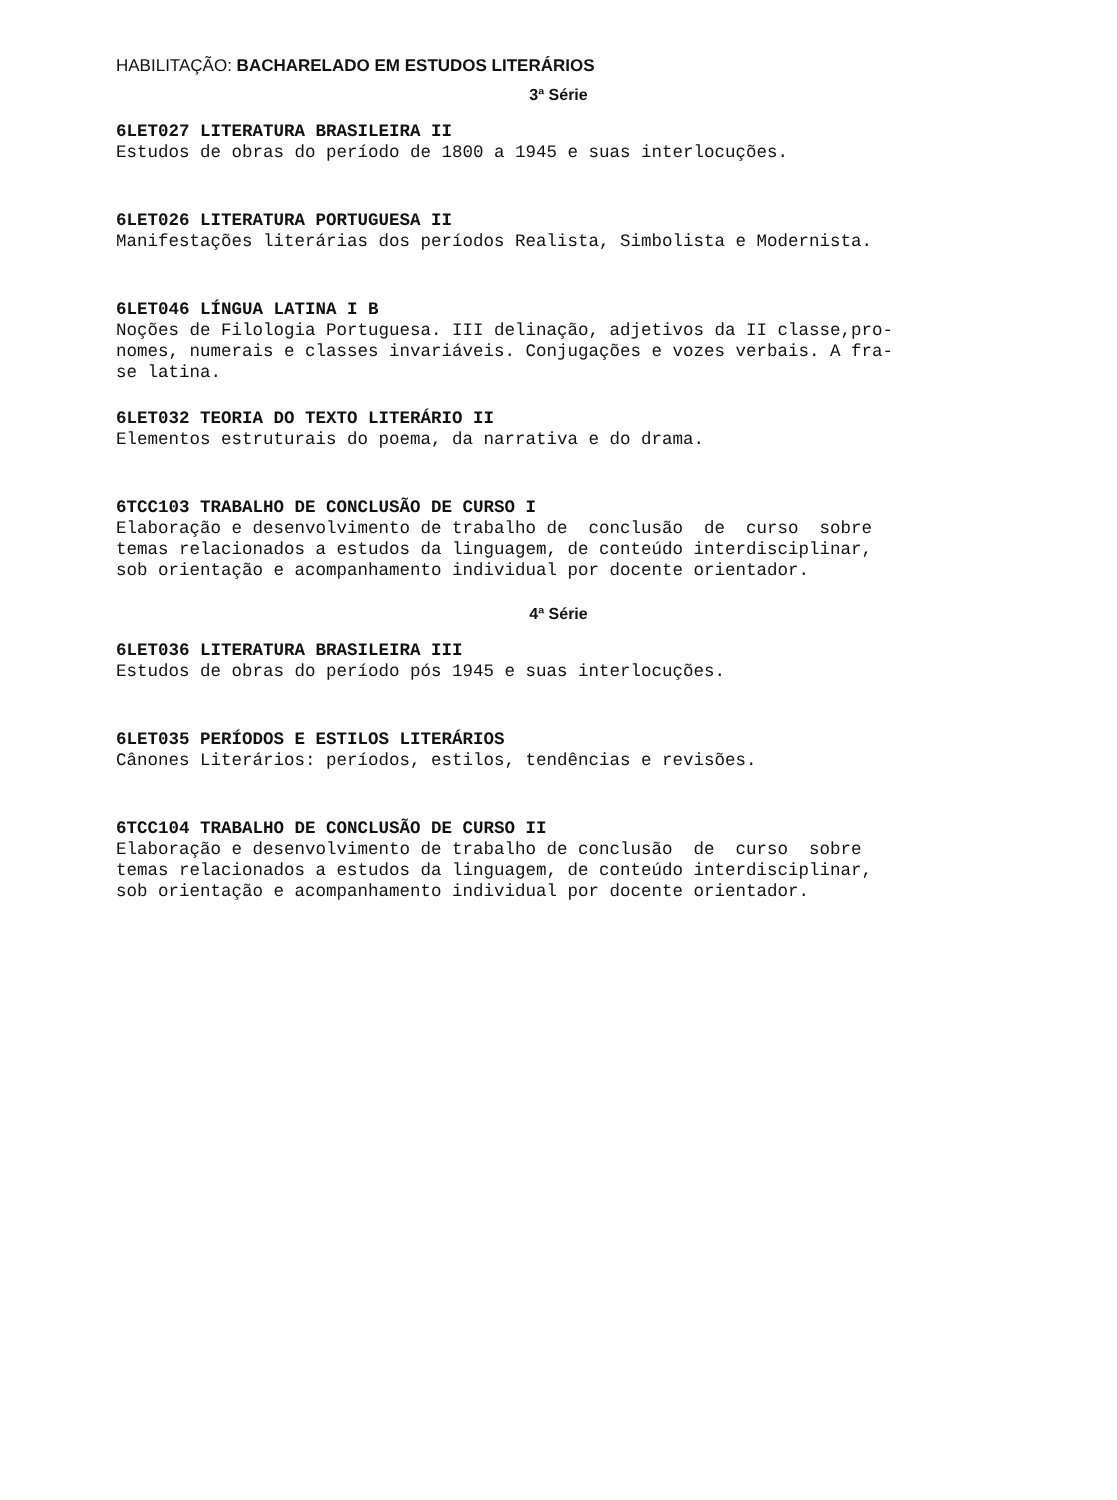HABILITAÇÃO: BACHARELADO EM ESTUDOS LITERÁRIOS
3ª Série
6LET027 LITERATURA BRASILEIRA II
Estudos de obras do período de 1800 a 1945 e suas interlocuções.
6LET026 LITERATURA PORTUGUESA II
Manifestações literárias dos períodos Realista, Simbolista e Modernista.
6LET046 LÍNGUA LATINA I B
Noções de Filologia Portuguesa. III delinação, adjetivos da II classe,pro- nomes, numerais e classes invariáveis. Conjugações e vozes verbais. A fra- se latina.
6LET032 TEORIA DO TEXTO LITERÁRIO II
Elementos estruturais do poema, da narrativa e do drama.
6TCC103 TRABALHO DE CONCLUSÃO DE CURSO I
Elaboração e desenvolvimento de trabalho de conclusão de curso sobre temas relacionados a estudos da linguagem, de conteúdo interdisciplinar, sob orientação e acompanhamento individual por docente orientador.
4ª Série
6LET036 LITERATURA BRASILEIRA III
Estudos de obras do período pós 1945 e suas interlocuções.
6LET035 PERÍODOS E ESTILOS LITERÁRIOS
Cânones Literários: períodos, estilos, tendências e revisões.
6TCC104 TRABALHO DE CONCLUSÃO DE CURSO II
Elaboração e desenvolvimento de trabalho de conclusão de curso sobre temas relacionados a estudos da linguagem, de conteúdo interdisciplinar, sob orientação e acompanhamento individual por docente orientador.